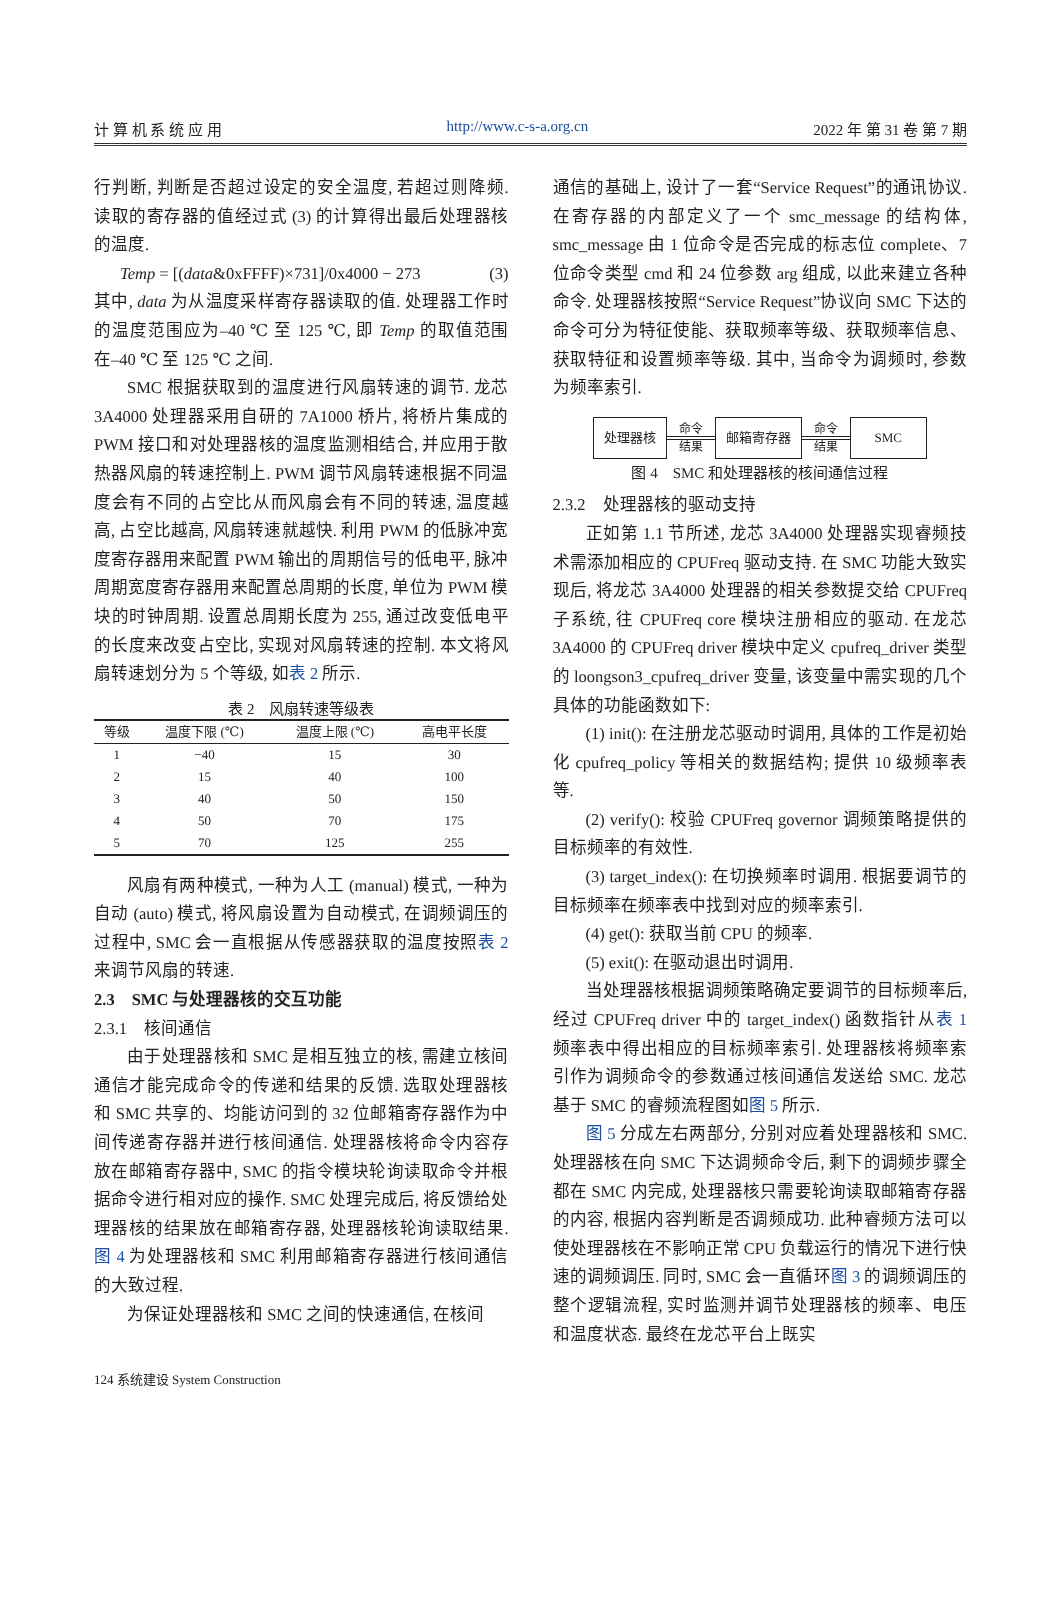计 算 机 系 统 应 用 http://www.c-s-a.org.cn 2022 年 第 31 卷 第 7 期
行判断, 判断是否超过设定的安全温度, 若超过则降频. 读取的寄存器的值经过式 (3) 的计算得出最后处理器核的温度.
Temp = [(data&0xFFFF)×731]/0x4000 − 273 (3)
其中, data 为从温度采样寄存器读取的值. 处理器工作时的温度范围应为–40 ℃ 至 125 ℃, 即 Temp 的取值范围在–40 ℃ 至 125 ℃ 之间.
SMC 根据获取到的温度进行风扇转速的调节. 龙芯 3A4000 处理器采用自研的 7A1000 桥片, 将桥片集成的 PWM 接口和对处理器核的温度监测相结合, 并应用于散热器风扇的转速控制上. PWM 调节风扇转速根据不同温度会有不同的占空比从而风扇会有不同的转速, 温度越高, 占空比越高, 风扇转速就越快. 利用 PWM 的低脉冲宽度寄存器用来配置 PWM 输出的周期信号的低电平, 脉冲周期宽度寄存器用来配置总周期的长度, 单位为 PWM 模块的时钟周期. 设置总周期长度为 255, 通过改变低电平的长度来改变占空比, 实现对风扇转速的控制. 本文将风扇转速划分为 5 个等级, 如表 2 所示.
表 2　风扇转速等级表
| 等级 | 温度下限 (℃) | 温度上限 (℃) | 高电平长度 |
| --- | --- | --- | --- |
| 1 | −40 | 15 | 30 |
| 2 | 15 | 40 | 100 |
| 3 | 40 | 50 | 150 |
| 4 | 50 | 70 | 175 |
| 5 | 70 | 125 | 255 |
风扇有两种模式, 一种为人工 (manual) 模式, 一种为自动 (auto) 模式, 将风扇设置为自动模式, 在调频调压的过程中, SMC 会一直根据从传感器获取的温度按照表 2 来调节风扇的转速.
2.3　SMC 与处理器核的交互功能
2.3.1　核间通信
由于处理器核和 SMC 是相互独立的核, 需建立核间通信才能完成命令的传递和结果的反馈. 选取处理器核和 SMC 共享的、均能访问到的 32 位邮箱寄存器作为中间传递寄存器并进行核间通信. 处理器核将命令内容存放在邮箱寄存器中, SMC 的指令模块轮询读取命令并根据命令进行相对应的操作. SMC 处理完成后, 将反馈给处理器核的结果放在邮箱寄存器, 处理器核轮询读取结果. 图 4 为处理器核和 SMC 利用邮箱寄存器进行核间通信的大致过程.
为保证处理器核和 SMC 之间的快速通信, 在核间
通信的基础上, 设计了一套“Service Request”的通讯协议. 在寄存器的内部定义了一个 smc_message 的结构体, smc_message 由 1 位命令是否完成的标志位 complete、7 位命令类型 cmd 和 24 位参数 arg 组成, 以此来建立各种命令. 处理器核按照“Service Request”协议向 SMC 下达的命令可分为特征使能、获取频率等级、获取频率信息、获取特征和设置频率等级. 其中, 当命令为调频时, 参数为频率索引.
处理器核 命令 结果 邮箱寄存器 命令 结果 SMC
图 4　SMC 和处理器核的核间通信过程
2.3.2　处理器核的驱动支持
正如第 1.1 节所述, 龙芯 3A4000 处理器实现睿频技术需添加相应的 CPUFreq 驱动支持. 在 SMC 功能大致实现后, 将龙芯 3A4000 处理器的相关参数提交给 CPUFreq 子系统, 往 CPUFreq core 模块注册相应的驱动. 在龙芯 3A4000 的 CPUFreq driver 模块中定义 cpufreq_driver 类型的 loongson3_cpufreq_driver 变量, 该变量中需实现的几个具体的功能函数如下:
(1) init(): 在注册龙芯驱动时调用, 具体的工作是初始化 cpufreq_policy 等相关的数据结构; 提供 10 级频率表等.
(2) verify(): 校验 CPUFreq governor 调频策略提供的目标频率的有效性.
(3) target_index(): 在切换频率时调用. 根据要调节的目标频率在频率表中找到对应的频率索引.
(4) get(): 获取当前 CPU 的频率.
(5) exit(): 在驱动退出时调用.
当处理器核根据调频策略确定要调节的目标频率后, 经过 CPUFreq driver 中的 target_index() 函数指针从表 1 频率表中得出相应的目标频率索引. 处理器核将频率索引作为调频命令的参数通过核间通信发送给 SMC. 龙芯基于 SMC 的睿频流程图如图 5 所示.
图 5 分成左右两部分, 分别对应着处理器核和 SMC. 处理器核在向 SMC 下达调频命令后, 剩下的调频步骤全都在 SMC 内完成, 处理器核只需要轮询读取邮箱寄存器的内容, 根据内容判断是否调频成功. 此种睿频方法可以使处理器核在不影响正常 CPU 负载运行的情况下进行快速的调频调压. 同时, SMC 会一直循环图 3 的调频调压的整个逻辑流程, 实时监测并调节处理器核的频率、电压和温度状态. 最终在龙芯平台上既实
124 系统建设 System Construction